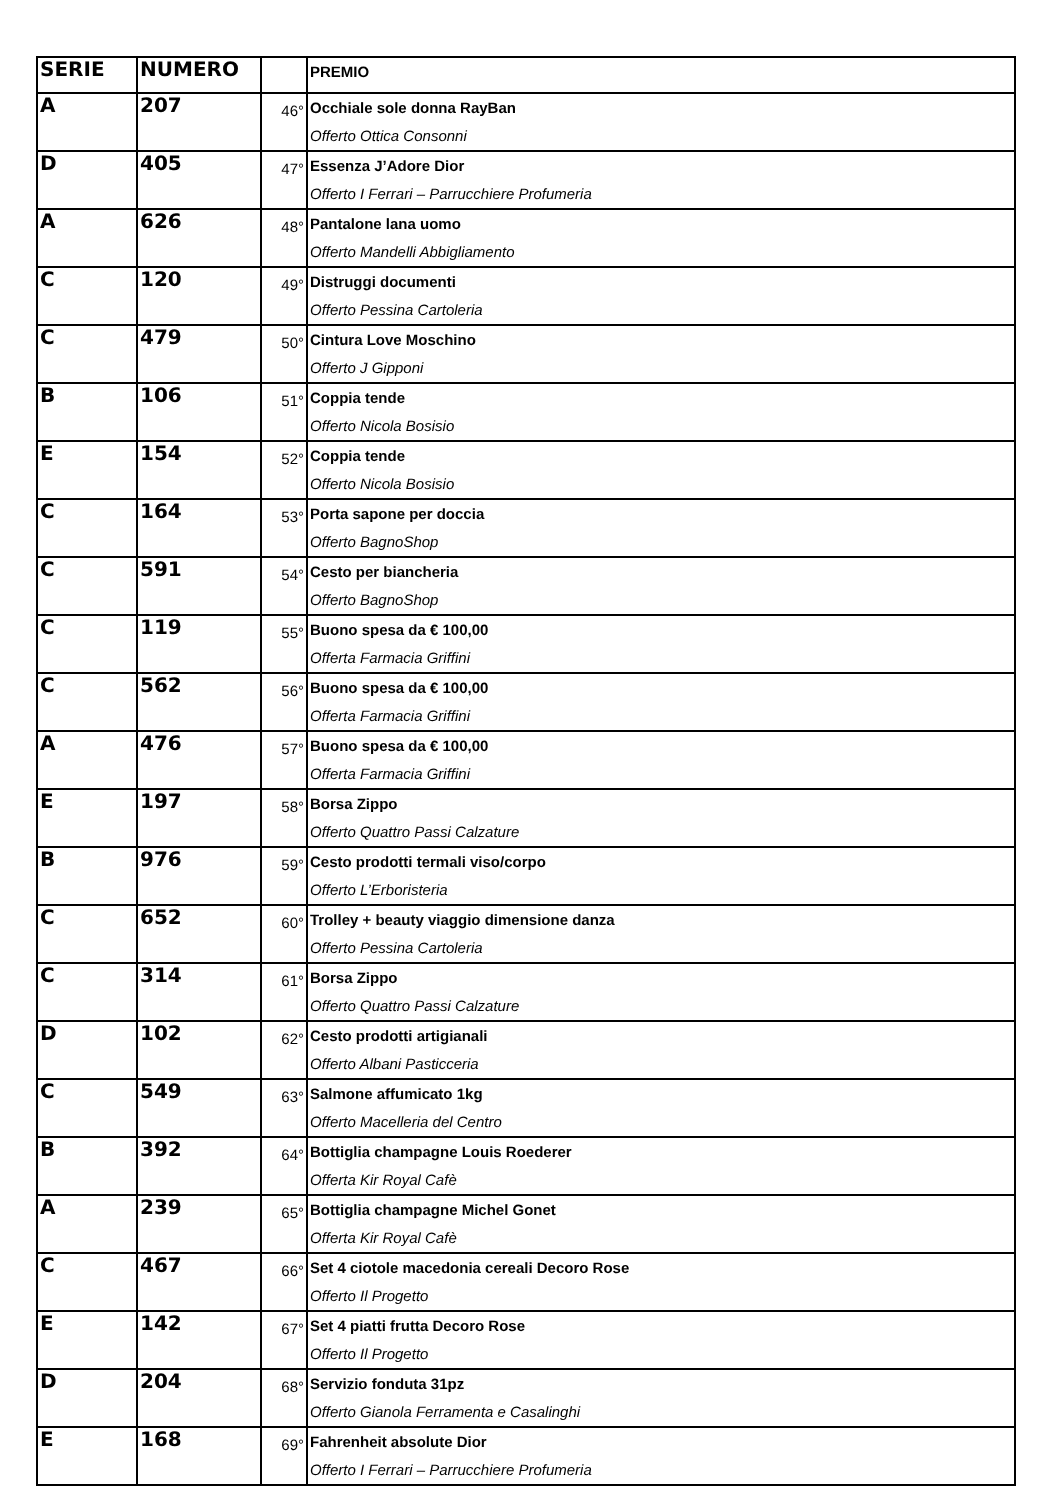| SERIE | NUMERO | | PREMIO |
| --- | --- | --- | --- |
| A | 207 | 46° | Occhiale sole donna RayBan Offerto Ottica Consonni |
| D | 405 | 47° | Essenza J’Adore Dior Offerto I Ferrari – Parrucchiere Profumeria |
| A | 626 | 48° | Pantalone lana uomo Offerto Mandelli Abbigliamento |
| C | 120 | 49° | Distruggi documenti Offerto Pessina Cartoleria |
| C | 479 | 50° | Cintura Love Moschino Offerto J Gipponi |
| B | 106 | 51° | Coppia tende Offerto Nicola Bosisio |
| E | 154 | 52° | Coppia tende Offerto Nicola Bosisio |
| C | 164 | 53° | Porta sapone per doccia Offerto BagnoShop |
| C | 591 | 54° | Cesto per biancheria Offerto BagnoShop |
| C | 119 | 55° | Buono spesa da € 100,00 Offerta Farmacia Griffini |
| C | 562 | 56° | Buono spesa da € 100,00 Offerta Farmacia Griffini |
| A | 476 | 57° | Buono spesa da € 100,00 Offerta Farmacia Griffini |
| E | 197 | 58° | Borsa Zippo Offerto Quattro Passi Calzature |
| B | 976 | 59° | Cesto prodotti termali viso/corpo Offerto L’Erboristeria |
| C | 652 | 60° | Trolley + beauty viaggio dimensione danza Offerto Pessina Cartoleria |
| C | 314 | 61° | Borsa Zippo Offerto Quattro Passi Calzature |
| D | 102 | 62° | Cesto prodotti artigianali Offerto Albani Pasticceria |
| C | 549 | 63° | Salmone affumicato 1kg Offerto Macelleria del Centro |
| B | 392 | 64° | Bottiglia champagne Louis Roederer Offerta Kir Royal Cafè |
| A | 239 | 65° | Bottiglia champagne Michel Gonet Offerta Kir Royal Cafè |
| C | 467 | 66° | Set 4 ciotole macedonia cereali Decoro Rose Offerto Il Progetto |
| E | 142 | 67° | Set 4 piatti frutta Decoro Rose Offerto Il Progetto |
| D | 204 | 68° | Servizio fonduta 31pz Offerto Gianola Ferramenta e Casalinghi |
| E | 168 | 69° | Fahrenheit absolute Dior Offerto I Ferrari – Parrucchiere Profumeria |